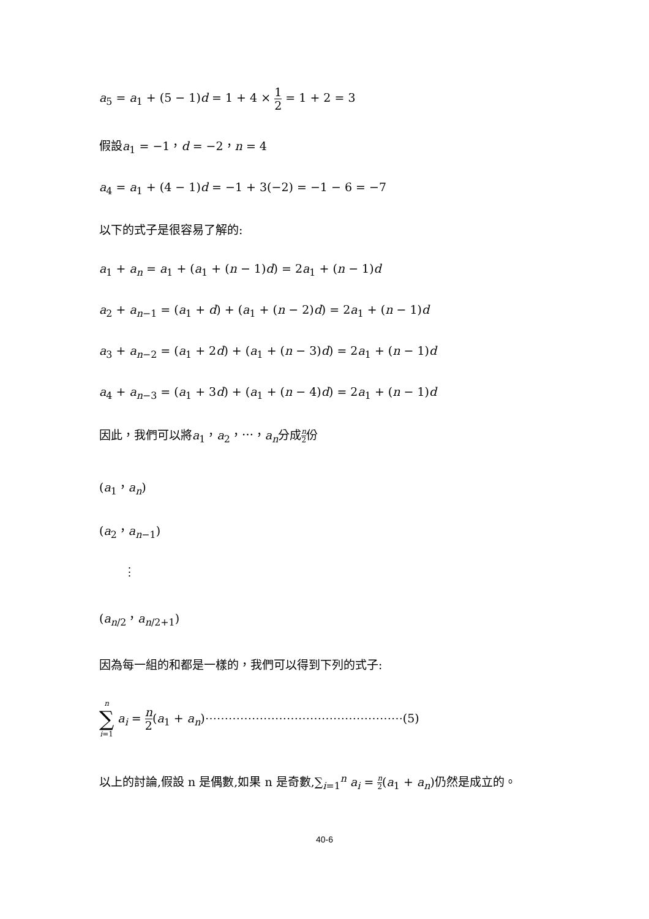a<sub>5</sub> = a<sub>1</sub> + (5 − 1)d = 1 + 4 × 1 2 = 1 + 2 = 3
假設a<sub>1</sub> = −1，d = −2，n = 4
a<sub>4</sub> = a<sub>1</sub> + (4 − 1)d = −1 + 3(−2) = −1 − 6 = −7
以下的式子是很容易了解的:
a<sub>1</sub> + a<sub>n</sub> = a<sub>1</sub> + (a<sub>1</sub> + (n − 1)d) = 2a<sub>1</sub> + (n − 1)d
a<sub>2</sub> + a<sub>n−1</sub> = (a<sub>1</sub> + d) + (a<sub>1</sub> + (n − 2)d) = 2a<sub>1</sub> + (n − 1)d
a<sub>3</sub> + a<sub>n−2</sub> = (a<sub>1</sub> + 2d) + (a<sub>1</sub> + (n − 3)d) = 2a<sub>1</sub> + (n − 1)d
a<sub>4</sub> + a<sub>n−3</sub> = (a<sub>1</sub> + 3d) + (a<sub>1</sub> + (n − 4)d) = 2a<sub>1</sub> + (n − 1)d
因此，我們可以將a<sub>1</sub>，a<sub>2</sub>，⋯，a<sub>n</sub>分成n 2份
(a<sub>1</sub>，a<sub>n</sub>)
(a<sub>2</sub>，a<sub>n−1</sub>)
⋮
(a<sub>n/2</sub>，a<sub>n/2+1</sub>)
因為每一組的和都是一樣的，我們可以得到下列的式子:
n ∑ i=1 a<sub>i</sub> = n 2(a<sub>1</sub> + a<sub>n</sub>)⋯⋯⋯⋯⋯⋯⋯⋯⋯⋯⋯⋯⋯⋯⋯⋯⋯(5)
以上的討論,假設 n 是偶數,如果 n 是奇數,∑<sub>i=1</sub><sup>n</sup> a<sub>i</sub> = n 2(a<sub>1</sub> + a<sub>n</sub>)仍然是成立的。
40-6